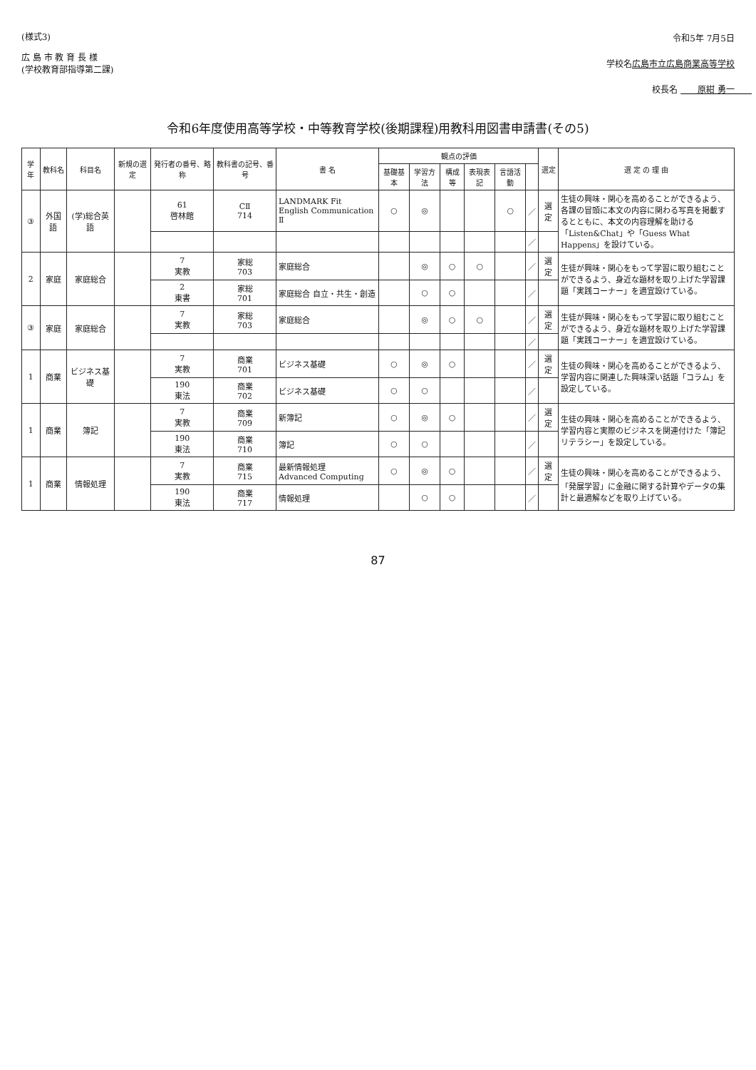(様式3)
広 島 市 教 育 長 様
(学校教育部指導第二課)
令和5年 7月5日
学校名広島市立広島商業高等学校
校長名 　　原紺 勇一　　
令和6年度使用高等学校・中等教育学校(後期課程)用教科用図書申請書(その5)
| 学年 | 教科名 | 科目名 | 新規の選定 | 発行者の番号、略称 | 教科書の記号、番号 | 書 名 | 観点の評価 | | | | | | 選定 | 選 定 の 理 由 |
| --- | --- | --- | --- | --- | --- | --- | --- | --- | --- | --- | --- | --- | --- | --- |
| | | | | | | | 基礎基本 | 学習方法 | 構成等 | 表現表記 | 言語活動 | | | |
| ③ | 外国語 | (学)総合英語 | | 61 啓林館 | CⅡ 714 | LANDMARK Fit English Communication Ⅱ | ○ | ◎ | | | ○ | ／ | 選定 | 生徒の興味・関心を高めることができるよう、各課の冒頭に本文の内容に関わる写真を掲載するとともに、本文の内容理解を助ける「Listen&Chat」や「Guess What Happens」を設けている。 |
| | | | | | | | | | | | | ／ | | |
| 2 | 家庭 | 家庭総合 | | 7 実教 | 家総 703 | 家庭総合 | | ◎ | ○ | ○ | | ／ | 選定 | 生徒が興味・関心をもって学習に取り組むことができるよう、身近な題材を取り上げた学習課題「実践コーナー」を適宜設けている。 |
| | | | | 2 東書 | 家総 701 | 家庭総合 自立・共生・創造 | | ○ | ○ | | | ／ | | |
| ③ | 家庭 | 家庭総合 | | 7 実教 | 家総 703 | 家庭総合 | | ◎ | ○ | ○ | | ／ | 選定 | 生徒が興味・関心をもって学習に取り組むことができるよう、身近な題材を取り上げた学習課題「実践コーナー」を適宜設けている。 |
| | | | | | | | | | | | | ／ | | |
| 1 | 商業 | ビジネス基礎 | | 7 実教 | 商業 701 | ビジネス基礎 | ○ | ◎ | ○ | | | ／ | 選定 | 生徒の興味・関心を高めることができるよう、学習内容に関連した興味深い話題「コラム」を設定している。 |
| | | | | 190 東法 | 商業 702 | ビジネス基礎 | ○ | ○ | | | | ／ | | |
| 1 | 商業 | 簿記 | | 7 実教 | 商業 709 | 新簿記 | ○ | ◎ | ○ | | | ／ | 選定 | 生徒の興味・関心を高めることができるよう、学習内容と実際のビジネスを関連付けた「簿記リテラシー」を設定している。 |
| | | | | 190 東法 | 商業 710 | 簿記 | ○ | ○ | | | | ／ | | |
| 1 | 商業 | 情報処理 | | 7 実教 | 商業 715 | 最新情報処理 Advanced Computing | ○ | ◎ | ○ | | | ／ | 選定 | 生徒の興味・関心を高めることができるよう、「発展学習」に金融に関する計算やデータの集計と最適解などを取り上げている。 |
| | | | | 190 東法 | 商業 717 | 情報処理 | | ○ | ○ | | | ／ | | |
87